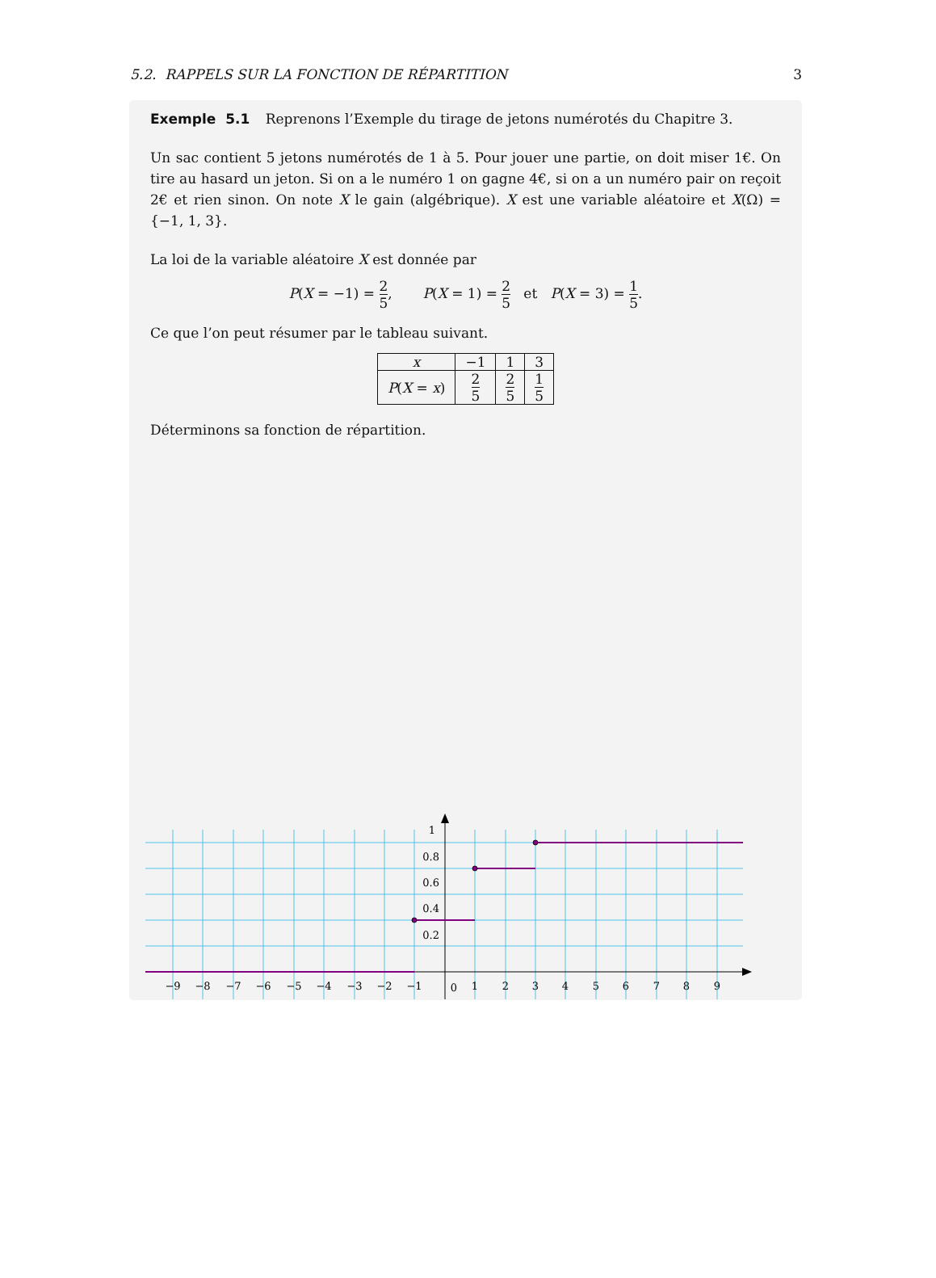5.2. RAPPELS SUR LA FONCTION DE RÉPARTITION 3
Exemple 5.1 Reprenons l’Exemple du tirage de jetons numérotés du Chapitre 3.
Un sac contient 5 jetons numérotés de 1 à 5. Pour jouer une partie, on doit miser 1€. On tire au hasard un jeton. Si on a le numéro 1 on gagne 4€, si on a un numéro pair on reçoit 2€ et rien sinon. On note X le gain (algébrique). X est une variable aléatoire et X(Ω) = {−1, 1, 3}.
La loi de la variable aléatoire X est donnée par
P(X = −1) = 2 5, P(X = 1) = 2 5 et P(X = 3) = 1 5.
Ce que l’on peut résumer par le tableau suivant.
| x | −1 | 1 | 3 |
| P ( X = x ) | 2 5 | 2 5 | 1 5 |
Déterminons sa fonction de répartition.
−9
−8
−7
−6
−5
−4
−3
−2
−1
0
1
2
3
4
5
6
7
8
9
1
0.8
0.6
0.4
0.2